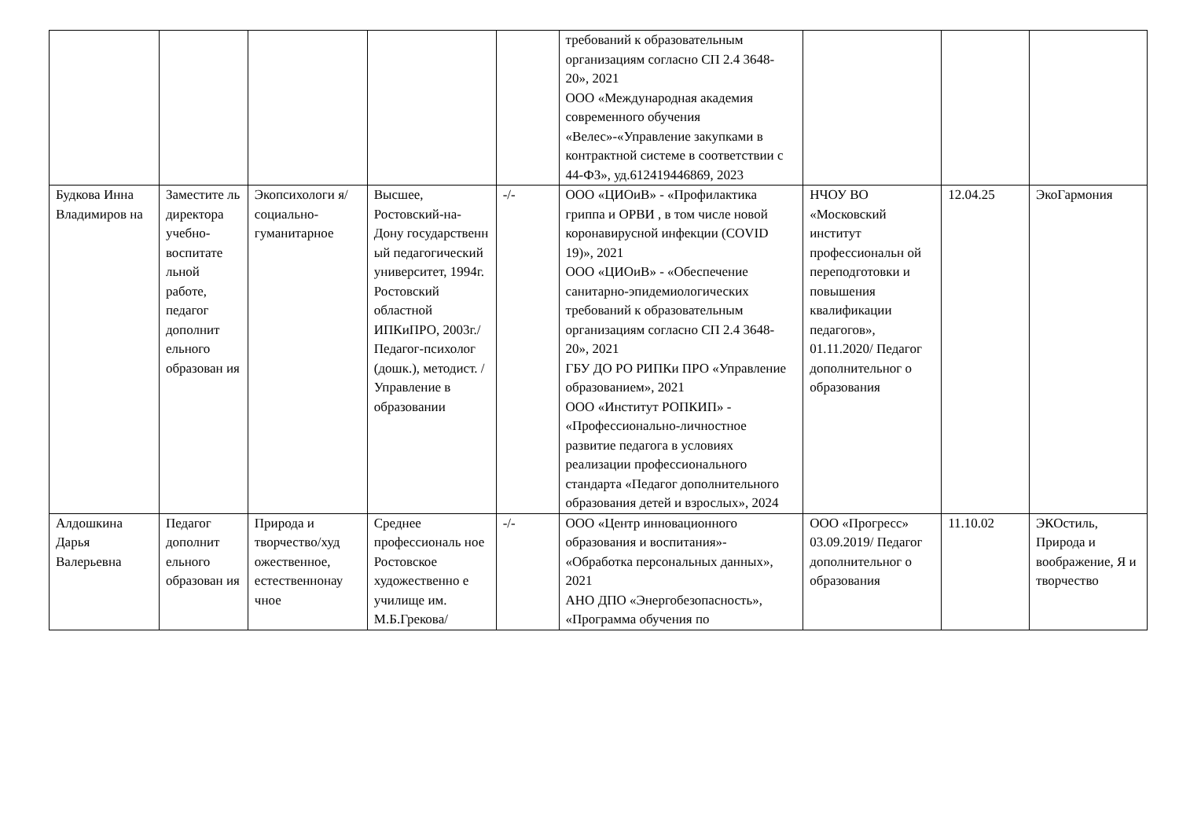| | | | | | требований к образовательным организациям согласно СП 2.4 3648-20», 2021 ООО «Международная академия современного обучения «Велес»-«Управление закупками в контрактной системе в соответствии с 44-ФЗ», уд.612419446869, 2023 | | | |
| Будкова Инна Владимиров на | Заместите ль директора учебно-воспитате льной работе, педагог дополнит ельного образован ия | Экопсихологи я/социально-гуманитарное | Высшее, Ростовский-на-Дону государственн ый педагогический университет, 1994г. Ростовский областной ИПКиПРО, 2003г./ Педагог-психолог (дошк.), методист. / Управление в образовании | -/- | ООО «ЦИОиВ» - «Профилактика гриппа и ОРВИ , в том числе новой коронавирусной инфекции (COVID 19)», 2021 ООО «ЦИОиВ» - «Обеспечение санитарно-эпидемиологических требований к образовательным организациям согласно СП 2.4 3648-20», 2021 ГБУ ДО РО РИПКи ПРО «Управление образованием», 2021 ООО «Институт РОПКИП» - «Профессионально-личностное развитие педагога в условиях реализации профессионального стандарта «Педагог дополнительного образования детей и взрослых», 2024 | НЧОУ ВО «Московский институт профессиональн ой переподготовки и повышения квалификации педагогов», 01.11.2020/ Педагог дополнительног о образования | 12.04.25 | ЭкоГармония |
| Алдошкина Дарья Валерьевна | Педагог дополнит ельного образован ия | Природа и творчество/худ ожественное, естественнонау чное | Среднее профессиональ ное Ростовское художественно е училище им. М.Б.Грекова/ | -/- | ООО «Центр инновационного образования и воспитания»- «Обработка персональных данных», 2021 АНО ДПО «Энергобезопасность», «Программа обучения по | ООО «Прогресс» 03.09.2019/ Педагог дополнительног о образования | 11.10.02 | ЭКОстиль, Природа и воображение, Я и творчество |